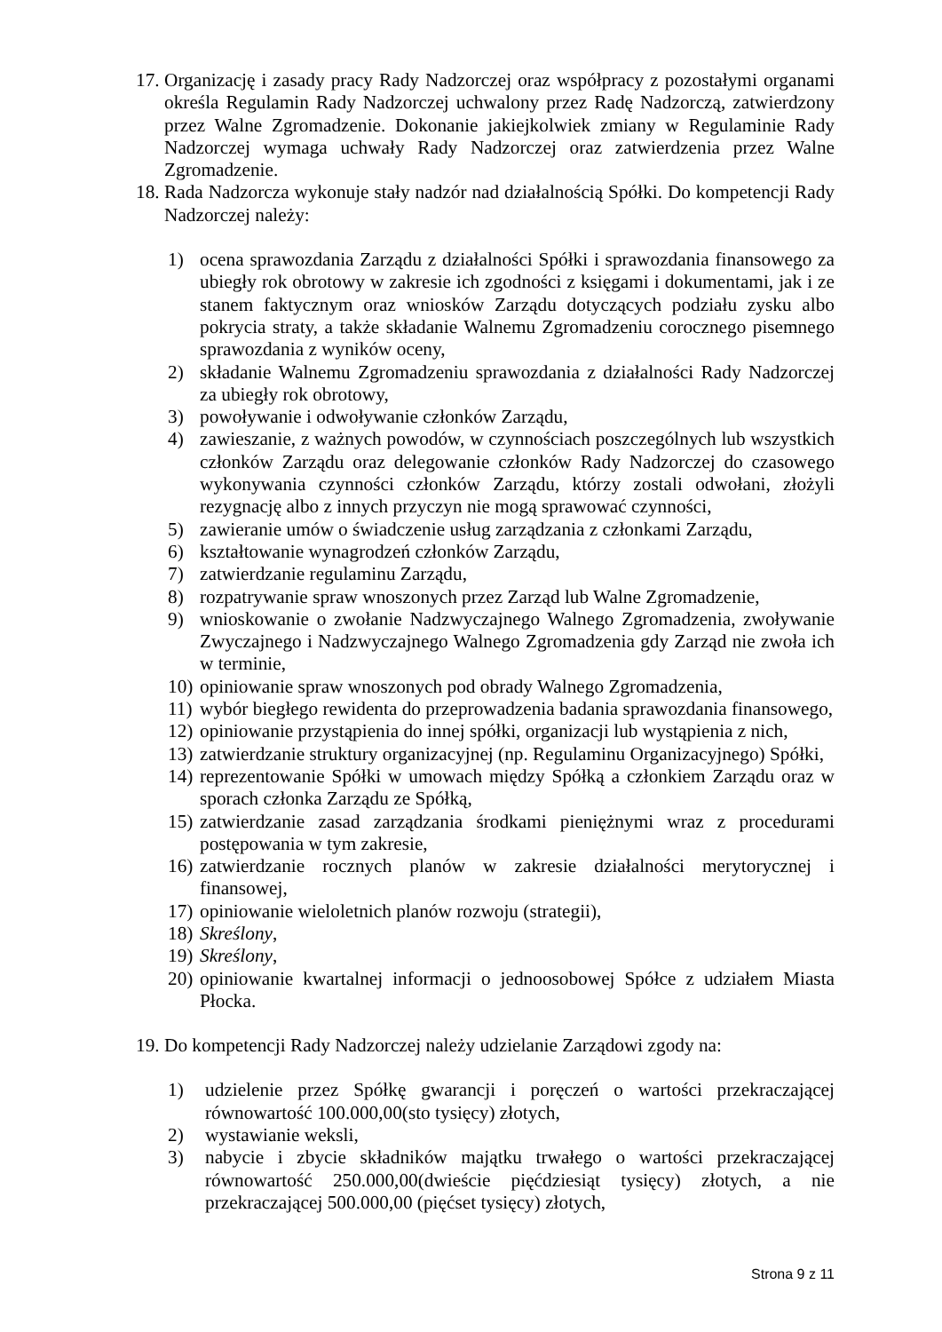17. Organizację i zasady pracy Rady Nadzorczej oraz współpracy z pozostałymi organami określa Regulamin Rady Nadzorczej uchwalony przez Radę Nadzorczą, zatwierdzony przez Walne Zgromadzenie. Dokonanie jakiejkolwiek zmiany w Regulaminie Rady Nadzorczej wymaga uchwały Rady Nadzorczej oraz zatwierdzenia przez Walne Zgromadzenie.
18. Rada Nadzorcza wykonuje stały nadzór nad działalnością Spółki. Do kompetencji Rady Nadzorczej należy:
1) ocena sprawozdania Zarządu z działalności Spółki i sprawozdania finansowego za ubiegły rok obrotowy w zakresie ich zgodności z księgami i dokumentami, jak i ze stanem faktycznym oraz wniosków Zarządu dotyczących podziału zysku albo pokrycia straty, a także składanie Walnemu Zgromadzeniu corocznego pisemnego sprawozdania z wyników oceny,
2) składanie Walnemu Zgromadzeniu sprawozdania z działalności Rady Nadzorczej za ubiegły rok obrotowy,
3) powoływanie i odwoływanie członków Zarządu,
4) zawieszanie, z ważnych powodów, w czynnościach poszczególnych lub wszystkich członków Zarządu oraz delegowanie członków Rady Nadzorczej do czasowego wykonywania czynności członków Zarządu, którzy zostali odwołani, złożyli rezygnację albo z innych przyczyn nie mogą sprawować czynności,
5) zawieranie umów o świadczenie usług zarządzania z członkami Zarządu,
6) kształtowanie wynagrodzeń członków Zarządu,
7) zatwierdzanie regulaminu Zarządu,
8) rozpatrywanie spraw wnoszonych przez Zarząd lub Walne Zgromadzenie,
9) wnioskowanie o zwołanie Nadzwyczajnego Walnego Zgromadzenia, zwoływanie Zwyczajnego i Nadzwyczajnego Walnego Zgromadzenia gdy Zarząd nie zwoła ich w terminie,
10) opiniowanie spraw wnoszonych pod obrady Walnego Zgromadzenia,
11) wybór biegłego rewidenta do przeprowadzenia badania sprawozdania finansowego,
12) opiniowanie przystąpienia do innej spółki, organizacji lub wystąpienia z nich,
13) zatwierdzanie struktury organizacyjnej (np. Regulaminu Organizacyjnego) Spółki,
14) reprezentowanie Spółki w umowach między Spółką a członkiem Zarządu oraz w sporach członka Zarządu ze Spółką,
15) zatwierdzanie zasad zarządzania środkami pieniężnymi wraz z procedurami postępowania w tym zakresie,
16) zatwierdzanie rocznych planów w zakresie działalności merytorycznej i finansowej,
17) opiniowanie wieloletnich planów rozwoju (strategii),
18) Skreślony,
19) Skreślony,
20) opiniowanie kwartalnej informacji o jednoosobowej Spółce z udziałem Miasta Płocka.
19. Do kompetencji Rady Nadzorczej należy udzielanie Zarządowi zgody na:
1) udzielenie przez Spółkę gwarancji i poręczeń o wartości przekraczającej równowartość 100.000,00(sto tysięcy) złotych,
2) wystawianie weksli,
3) nabycie i zbycie składników majątku trwałego o wartości przekraczającej równowartość 250.000,00(dwieście pięćdziesiąt tysięcy) złotych, a nie przekraczającej 500.000,00 (pięćset tysięcy) złotych,
Strona 9 z 11